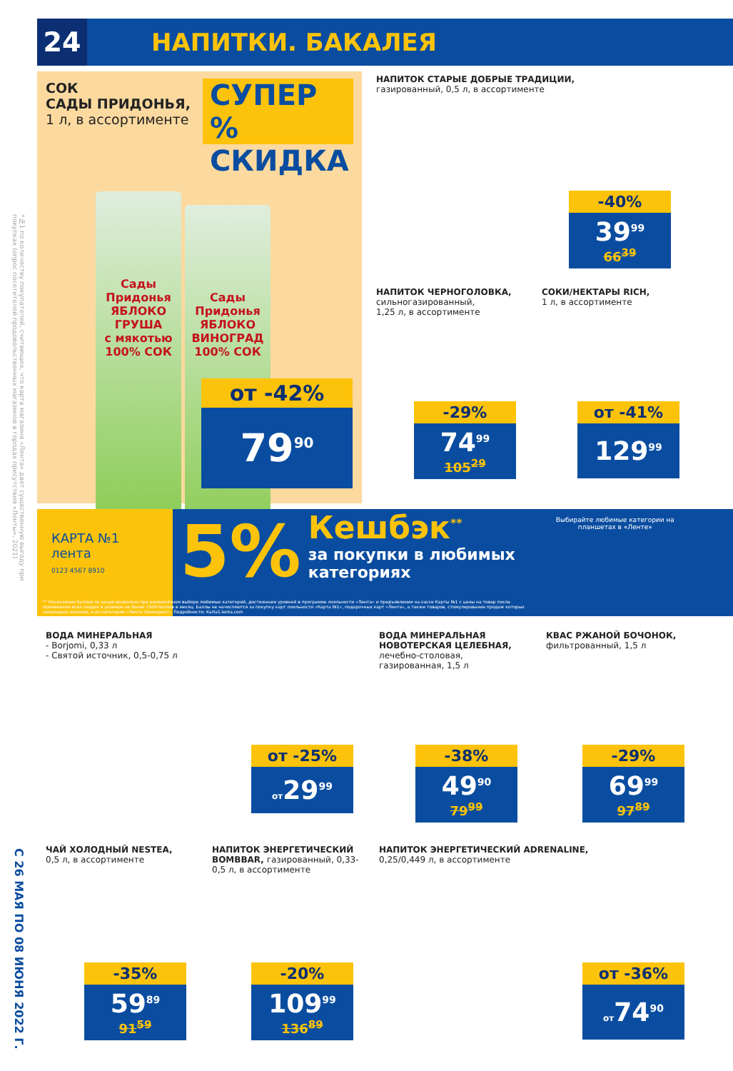*№1 по количеству покупателей, считающих, что карта магазина «Лента» дает существенную выгоду при покупках (опрос посетителей продовольственных магазинов в городах присутствия «Ленты», 2021)
С 26 МАЯ ПО 08 ИЮНЯ 2022 Г.
24
НАПИТКИ. БАКАЛЕЯ
СОК
САДЫ ПРИДОНЬЯ,
1 л, в ассортименте
СУПЕР %
СКИДКА
Сады Придонья
ЯБЛОКО ГРУША
с мякотью
100% СОК
Сады Придонья
ЯБЛОКО ВИНОГРАД
100% СОК
от -42%
79<sup>90</sup>
НАПИТОК СТАРЫЕ ДОБРЫЕ ТРАДИЦИИ,
газированный, 0,5 л, в ассортименте
-40%
39<sup>99</sup>
66<sup>39</sup>
НАПИТОК ЧЕРНОГОЛОВКА,
сильногазированный,
1,25 л, в ассортименте
-29%
74<sup>99</sup>
105<sup>29</sup>
СОКИ/НЕКТАРЫ RICH,
1 л, в ассортименте
от -41%
129<sup>99</sup>
КАРТА №1
лента
0123 4567 8910
5%
Кешбэк<sup>**</sup>
за покупки в любимых
категориях
Выбирайте любимые категории на планшетах в «Ленте»
** Начисление баллов по акции возможно при ежемесячном выборе любимых категорий, достижении уровней в программе лояльности «Лента» и предъявлении на кассе Карты №1 с цены на товар после применения всех скидок в размере не более 1500 баллов в месяц. Баллы не начисляются за покупку карт лояльности «Карта №1», подарочных карт «Лента», а также товаров, стимулирование продаж которых запрещено законом, и из категории «Лента Зоомаркет». Подробности: Karta1.lenta.com
ВОДА МИНЕРАЛЬНАЯ
- Borjomi, 0,33 л
- Святой источник, 0,5-0,75 л
от -25%
от29<sup>99</sup>
ВОДА МИНЕРАЛЬНАЯ НОВОТЕРСКАЯ ЦЕЛЕБНАЯ,
лечебно-столовая, газированная, 1,5 л
-38%
49<sup>90</sup>
79<sup>99</sup>
КВАС РЖАНОЙ БОЧОНОК,
фильтрованный, 1,5 л
-29%
69<sup>99</sup>
97<sup>89</sup>
ЧАЙ ХОЛОДНЫЙ NESTEA,
0,5 л, в ассортименте
-35%
59<sup>89</sup>
91<sup>59</sup>
НАПИТОК ЭНЕРГЕТИЧЕСКИЙ BOMBBAR, газированный, 0,33-0,5 л, в ассортименте
-20%
109<sup>99</sup>
136<sup>89</sup>
НАПИТОК ЭНЕРГЕТИЧЕСКИЙ ADRENALINE,
0,25/0,449 л, в ассортименте
от -36%
от74<sup>90</sup>